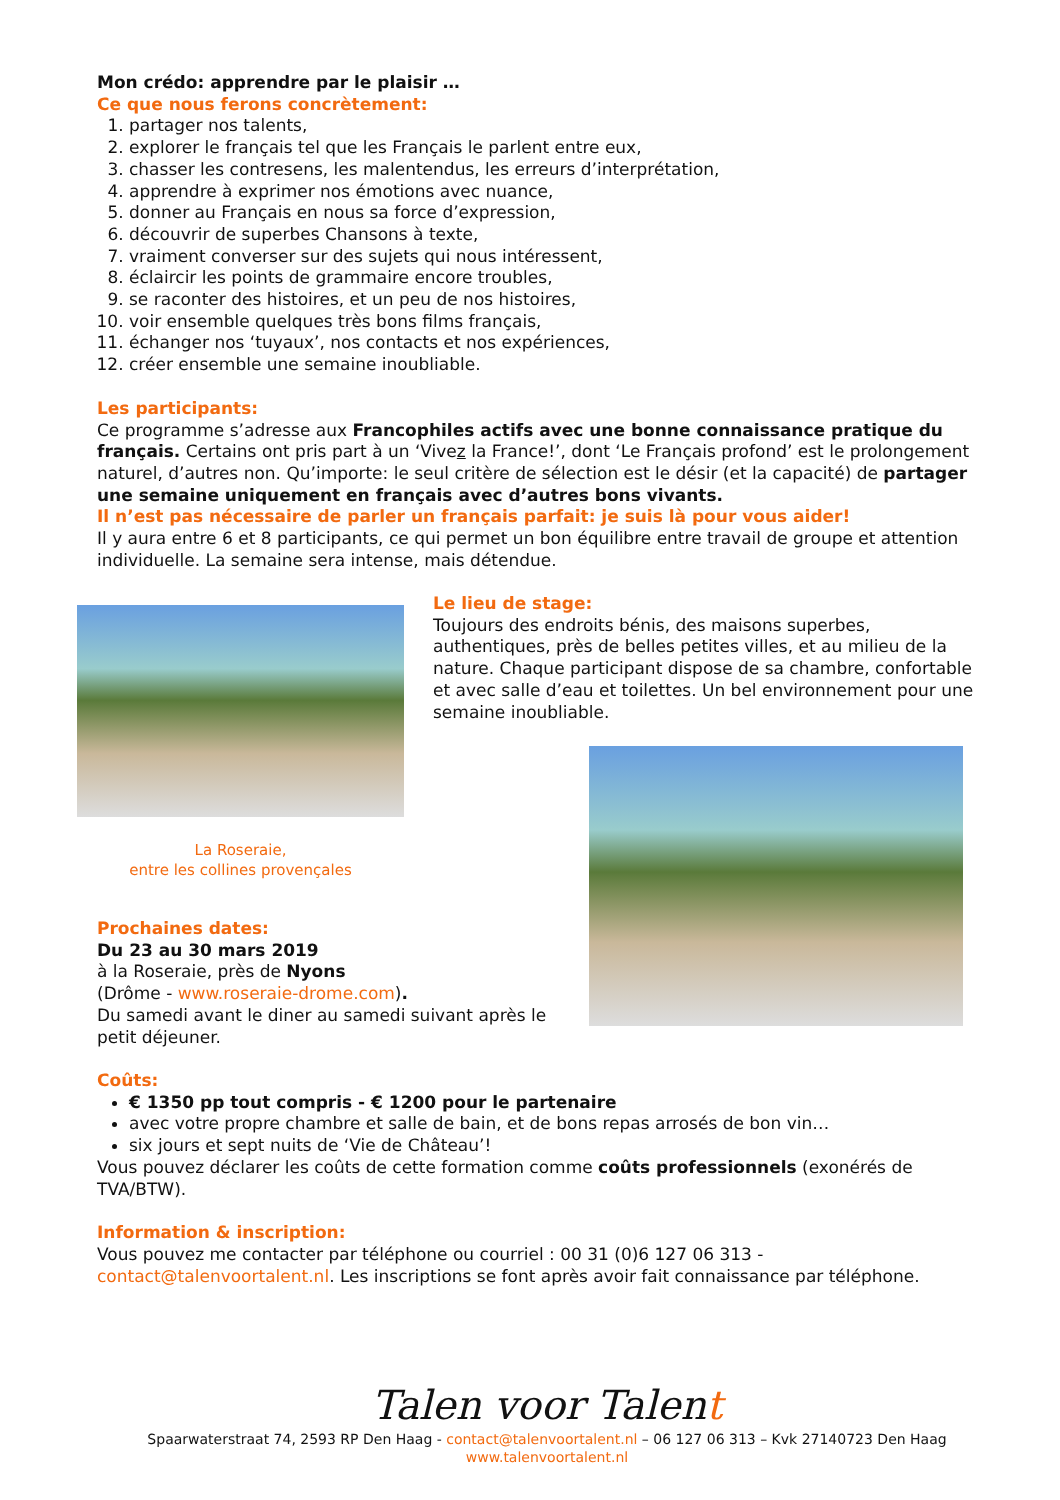Mon crédo: apprendre par le plaisir …
Ce que nous ferons concrètement:
1. partager nos talents,
2. explorer le français tel que les Français le parlent entre eux,
3. chasser les contresens, les malentendus, les erreurs d’interprétation,
4. apprendre à exprimer nos émotions avec nuance,
5. donner au Français en nous sa force d’expression,
6. découvrir de superbes Chansons à texte,
7. vraiment converser sur des sujets qui nous intéressent,
8. éclaircir les points de grammaire encore troubles,
9. se raconter des histoires, et un peu de nos histoires,
10. voir ensemble quelques très bons films français,
11. échanger nos ‘tuyaux’, nos contacts et nos expériences,
12. créer ensemble une semaine inoubliable.
Les participants:
Ce programme s’adresse aux Francophiles actifs avec une bonne connaissance pratique du français. Certains ont pris part à un ‘Vivez la France!’, dont ‘Le Français profond’ est le prolongement naturel, d’autres non. Qu’importe: le seul critère de sélection est le désir (et la capacité) de partager une semaine uniquement en français avec d’autres bons vivants.
Il n’est pas nécessaire de parler un français parfait: je suis là pour vous aider!
Il y aura entre 6 et 8 participants, ce qui permet un bon équilibre entre travail de groupe et attention individuelle. La semaine sera intense, mais détendue.
La Roseraie,
entre les collines provençales
Le lieu de stage:
Toujours des endroits bénis, des maisons superbes, authentiques, près de belles petites villes, et au milieu de la nature. Chaque participant dispose de sa chambre, confortable et avec salle d’eau et toilettes. Un bel environnement pour une semaine inoubliable.
Prochaines dates:
Du 23 au 30 mars 2019
à la Roseraie, près de Nyons
(Drôme - www.roseraie-drome.com).
Du samedi avant le diner au samedi suivant après le petit déjeuner.
Coûts:
€ 1350 pp tout compris - € 1200 pour le partenaire
avec votre propre chambre et salle de bain, et de bons repas arrosés de bon vin…
six jours et sept nuits de ‘Vie de Château’!
Vous pouvez déclarer les coûts de cette formation comme coûts professionnels (exonérés de TVA/BTW).
Information & inscription:
Vous pouvez me contacter par téléphone ou courriel : 00 31 (0)6 127 06 313 - contact@talenvoortalent.nl. Les inscriptions se font après avoir fait connaissance par téléphone.
Talen voor Talent
Spaarwaterstraat 74, 2593 RP Den Haag - contact@talenvoortalent.nl – 06 127 06 313 – Kvk 27140723 Den Haag
www.talenvoortalent.nl